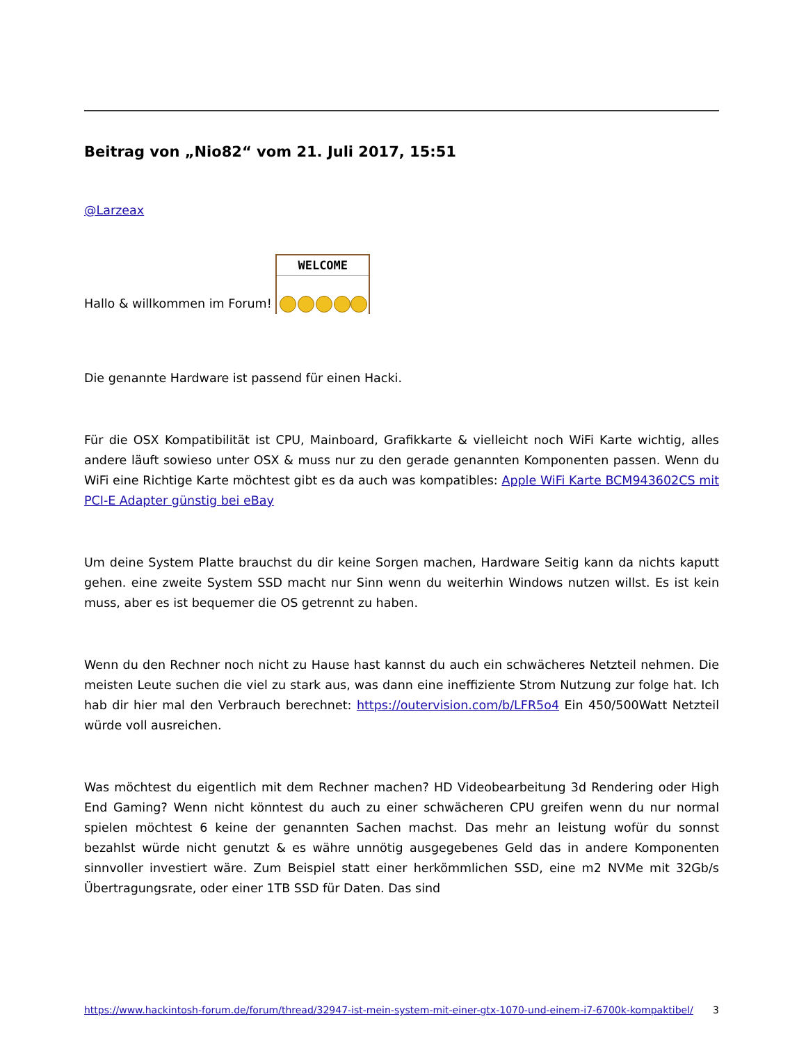Beitrag von „Nio82“ vom 21. Juli 2017, 15:51
@Larzeax
Hallo & willkommen im Forum! WELCOME
Die genannte Hardware ist passend für einen Hacki.
Für die OSX Kompatibilität ist CPU, Mainboard, Grafikkarte & vielleicht noch WiFi Karte wichtig, alles andere läuft sowieso unter OSX & muss nur zu den gerade genannten Komponenten passen. Wenn du WiFi eine Richtige Karte möchtest gibt es da auch was kompatibles: Apple WiFi Karte BCM943602CS mit PCI-E Adapter günstig bei eBay
Um deine System Platte brauchst du dir keine Sorgen machen, Hardware Seitig kann da nichts kaputt gehen. eine zweite System SSD macht nur Sinn wenn du weiterhin Windows nutzen willst. Es ist kein muss, aber es ist bequemer die OS getrennt zu haben.
Wenn du den Rechner noch nicht zu Hause hast kannst du auch ein schwächeres Netzteil nehmen. Die meisten Leute suchen die viel zu stark aus, was dann eine ineffiziente Strom Nutzung zur folge hat. Ich hab dir hier mal den Verbrauch berechnet: https://outervision.com/b/LFR5o4 Ein 450/500Watt Netzteil würde voll ausreichen.
Was möchtest du eigentlich mit dem Rechner machen? HD Videobearbeitung 3d Rendering oder High End Gaming? Wenn nicht könntest du auch zu einer schwächeren CPU greifen wenn du nur normal spielen möchtest 6 keine der genannten Sachen machst. Das mehr an leistung wofür du sonnst bezahlst würde nicht genutzt & es währe unnötig ausgegebenes Geld das in andere Komponenten sinnvoller investiert wäre. Zum Beispiel statt einer herkömmlichen SSD, eine m2 NVMe mit 32Gb/s Übertragungsrate, oder einer 1TB SSD für Daten. Das sind
https://www.hackintosh-forum.de/forum/thread/32947-ist-mein-system-mit-einer-gtx-1070-und-einem-i7-6700k-kompaktibel/ 3